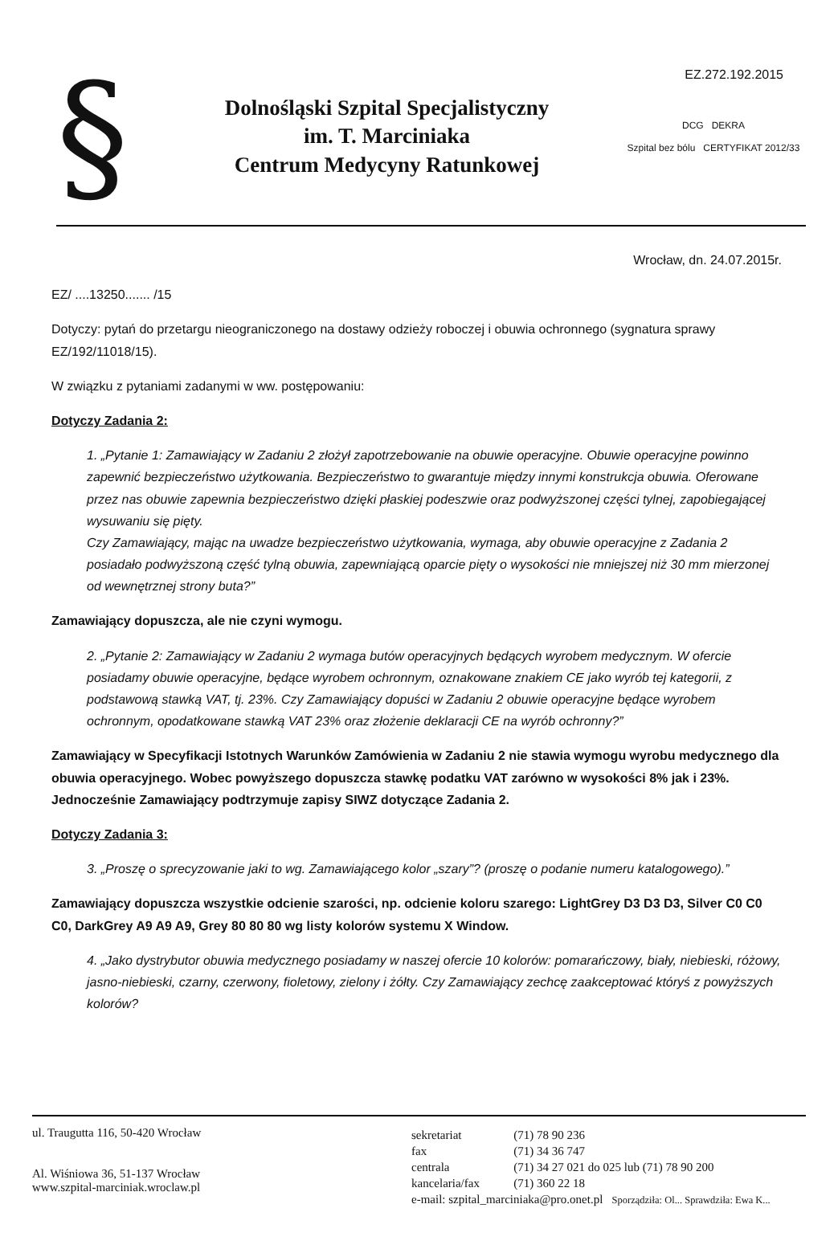EZ.272.192.2015
§
Dolnośląski Szpital Specjalistyczny
im. T. Marciniaka
Centrum Medycyny Ratunkowej
DCG DEKRA
Szpital bez bólu CERTYFIKAT 2012/33
Wrocław, dn. 24.07.2015r.
EZ/ ....13250....... /15
Dotyczy: pytań do przetargu nieograniczonego na dostawy odzieży roboczej i obuwia ochronnego (sygnatura sprawy EZ/192/11018/15).
W związku z pytaniami zadanymi w ww. postępowaniu:
Dotyczy Zadania 2:
1. „Pytanie 1: Zamawiający w Zadaniu 2 złożył zapotrzebowanie na obuwie operacyjne. Obuwie operacyjne powinno zapewnić bezpieczeństwo użytkowania. Bezpieczeństwo to gwarantuje między innymi konstrukcja obuwia. Oferowane przez nas obuwie zapewnia bezpieczeństwo dzięki płaskiej podeszwie oraz podwyższonej części tylnej, zapobiegającej wysuwaniu się pięty.
Czy Zamawiający, mając na uwadze bezpieczeństwo użytkowania, wymaga, aby obuwie operacyjne z Zadania 2 posiadało podwyższoną część tylną obuwia, zapewniającą oparcie pięty o wysokości nie mniejszej niż 30 mm mierzonej od wewnętrznej strony buta?”
Zamawiający dopuszcza, ale nie czyni wymogu.
2. „Pytanie 2: Zamawiający w Zadaniu 2 wymaga butów operacyjnych będących wyrobem medycznym. W ofercie posiadamy obuwie operacyjne, będące wyrobem ochronnym, oznakowane znakiem CE jako wyrób tej kategorii, z podstawową stawką VAT, tj. 23%. Czy Zamawiający dopuści w Zadaniu 2 obuwie operacyjne będące wyrobem ochronnym, opodatkowane stawką VAT 23% oraz złożenie deklaracji CE na wyrób ochronny?”
Zamawiający w Specyfikacji Istotnych Warunków Zamówienia w Zadaniu 2 nie stawia wymogu wyrobu medycznego dla obuwia operacyjnego. Wobec powyższego dopuszcza stawkę podatku VAT zarówno w wysokości 8% jak i 23%. Jednocześnie Zamawiający podtrzymuje zapisy SIWZ dotyczące Zadania 2.
Dotyczy Zadania 3:
3. „Proszę o sprecyzowanie jaki to wg. Zamawiającego kolor „szary”? (proszę o podanie numeru katalogowego).”
Zamawiający dopuszcza wszystkie odcienie szarości, np. odcienie koloru szarego: LightGrey D3 D3 D3, Silver C0 C0 C0, DarkGrey A9 A9 A9, Grey 80 80 80 wg listy kolorów systemu X Window.
4. „Jako dystrybutor obuwia medycznego posiadamy w naszej ofercie 10 kolorów: pomarańczowy, biały, niebieski, różowy, jasno-niebieski, czarny, czerwony, fioletowy, zielony i żółty. Czy Zamawiający zechcę zaakceptować któryś z powyższych kolorów?
ul. Traugutta 116, 50-420 Wrocław
Al. Wiśniowa 36, 51-137 Wrocław
www.szpital-marciniak.wroclaw.pl
| sekretariat | (71) 78 90 236 |
| fax | (71) 34 36 747 |
| centrala | (71) 34 27 021 do 025 lub (71) 78 90 200 |
| kancelaria/fax | (71) 360 22 18 |
| e-mail: szpital_marciniaka@pro.onet.pl Sporządziła: Ol... Sprawdziła: Ewa K... | |